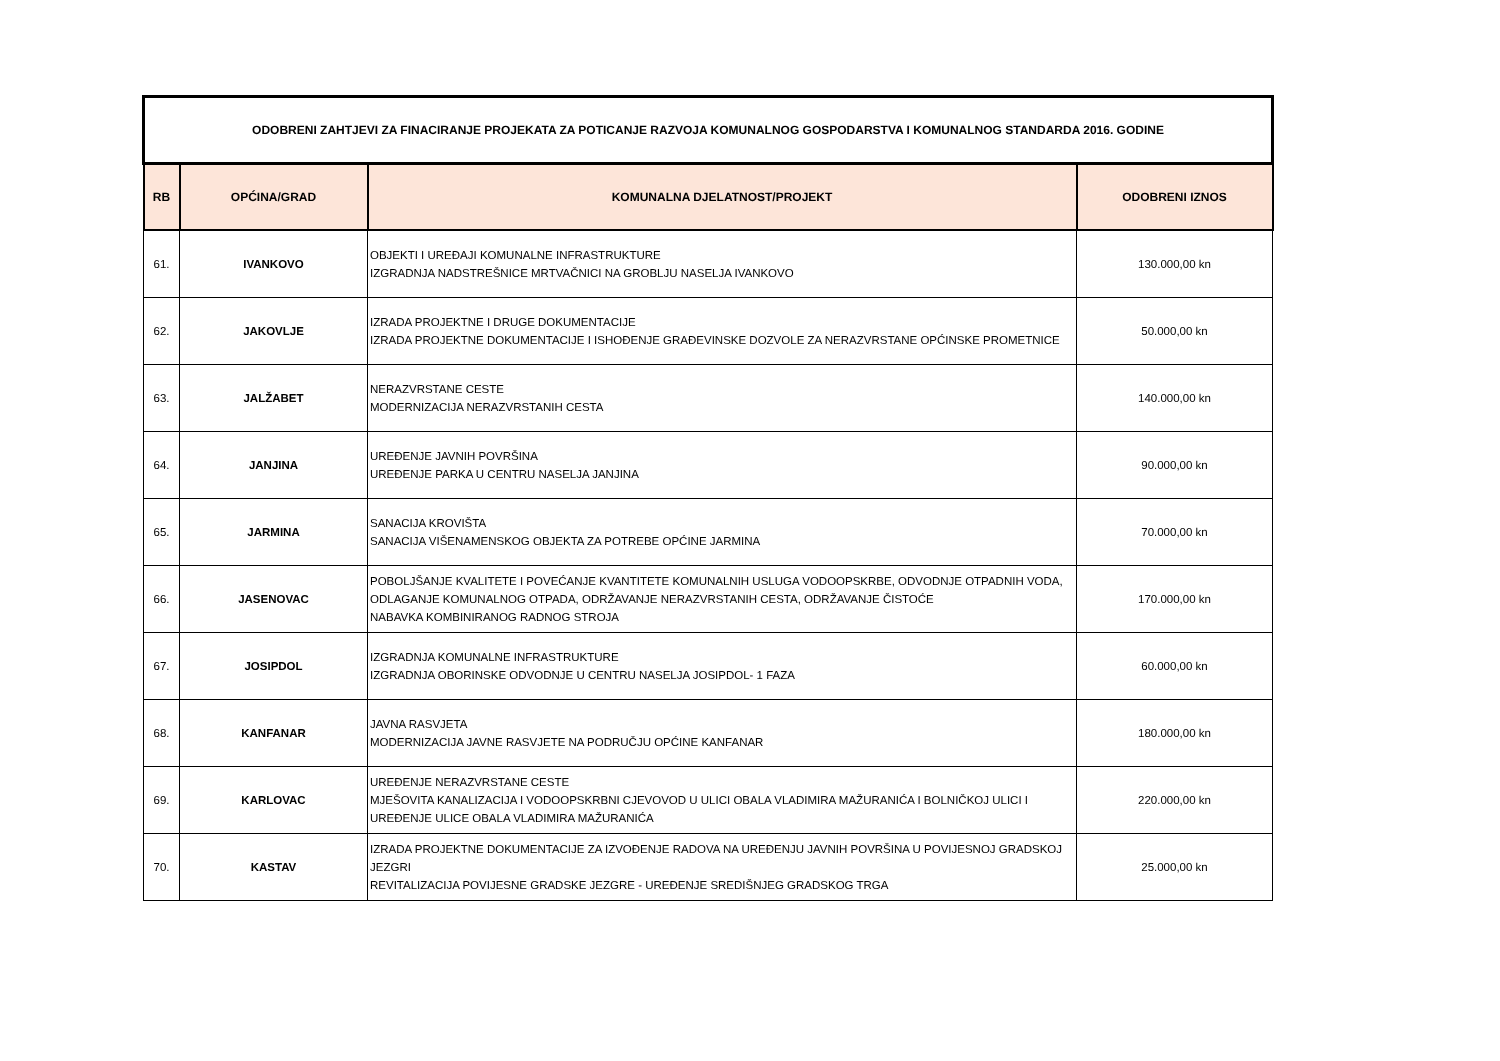| ODOBRENI ZAHTJEVI ZA FINACIRANJE PROJEKATA ZA POTICANJE RAZVOJA KOMUNALNOG GOSPODARSTVA I KOMUNALNOG STANDARDA 2016. GODINE | | | |
| RB | OPĆINA/GRAD | KOMUNALNA DJELATNOST/PROJEKT | ODOBRENI IZNOS |
| 61. | IVANKOVO | OBJEKTI I UREĐAJI KOMUNALNE INFRASTRUKTURE IZGRADNJA NADSTREŠNICE MRTVAČNICI NA GROBLJU NASELJA IVANKOVO | 130.000,00 kn |
| 62. | JAKOVLJE | IZRADA PROJEKTNE I DRUGE DOKUMENTACIJE IZRADA PROJEKTNE DOKUMENTACIJE I ISHOĐENJE GRAĐEVINSKE DOZVOLE ZA NERAZVRSTANE OPĆINSKE PROMETNICE | 50.000,00 kn |
| 63. | JALŽABET | NERAZVRSTANE CESTE MODERNIZACIJA NERAZVRSTANIH CESTA | 140.000,00 kn |
| 64. | JANJINA | UREĐENJE JAVNIH POVRŠINA UREĐENJE PARKA U CENTRU NASELJA JANJINA | 90.000,00 kn |
| 65. | JARMINA | SANACIJA KROVIŠTA SANACIJA VIŠENAMENSKOG OBJEKTA ZA POTREBE OPĆINE JARMINA | 70.000,00 kn |
| 66. | JASENOVAC | POBOLJŠANJE KVALITETE I POVEĆANJE KVANTITETE KOMUNALNIH USLUGA VODOOPSKRBE, ODVODNJE OTPADNIH VODA, ODLAGANJE KOMUNALNOG OTPADA, ODRŽAVANJE NERAZVRSTANIH CESTA, ODRŽAVANJE ČISTOĆE NABAVKA KOMBINIRANOG RADNOG STROJA | 170.000,00 kn |
| 67. | JOSIPDOL | IZGRADNJA KOMUNALNE INFRASTRUKTURE IZGRADNJA OBORINSKE ODVODNJE U CENTRU NASELJA JOSIPDOL- 1 FAZA | 60.000,00 kn |
| 68. | KANFANAR | JAVNA RASVJETA MODERNIZACIJA JAVNE RASVJETE NA PODRUČJU OPĆINE KANFANAR | 180.000,00 kn |
| 69. | KARLOVAC | UREĐENJE NERAZVRSTANE CESTE MJEŠOVITA KANALIZACIJA I VODOOPSKRBNI CJEVOVOD U ULICI OBALA VLADIMIRA MAŽURANIĆA I BOLNIČKOJ ULICI I UREĐENJE ULICE OBALA VLADIMIRA MAŽURANIĆA | 220.000,00 kn |
| 70. | KASTAV | IZRADA PROJEKTNE DOKUMENTACIJE ZA IZVOĐENJE RADOVA NA UREĐENJU JAVNIH POVRŠINA U POVIJESNOJ GRADSKOJ JEZGRI REVITALIZACIJA POVIJESNE GRADSKE JEZGRE - UREĐENJE SREDIŠNJEG GRADSKOG TRGA | 25.000,00 kn |